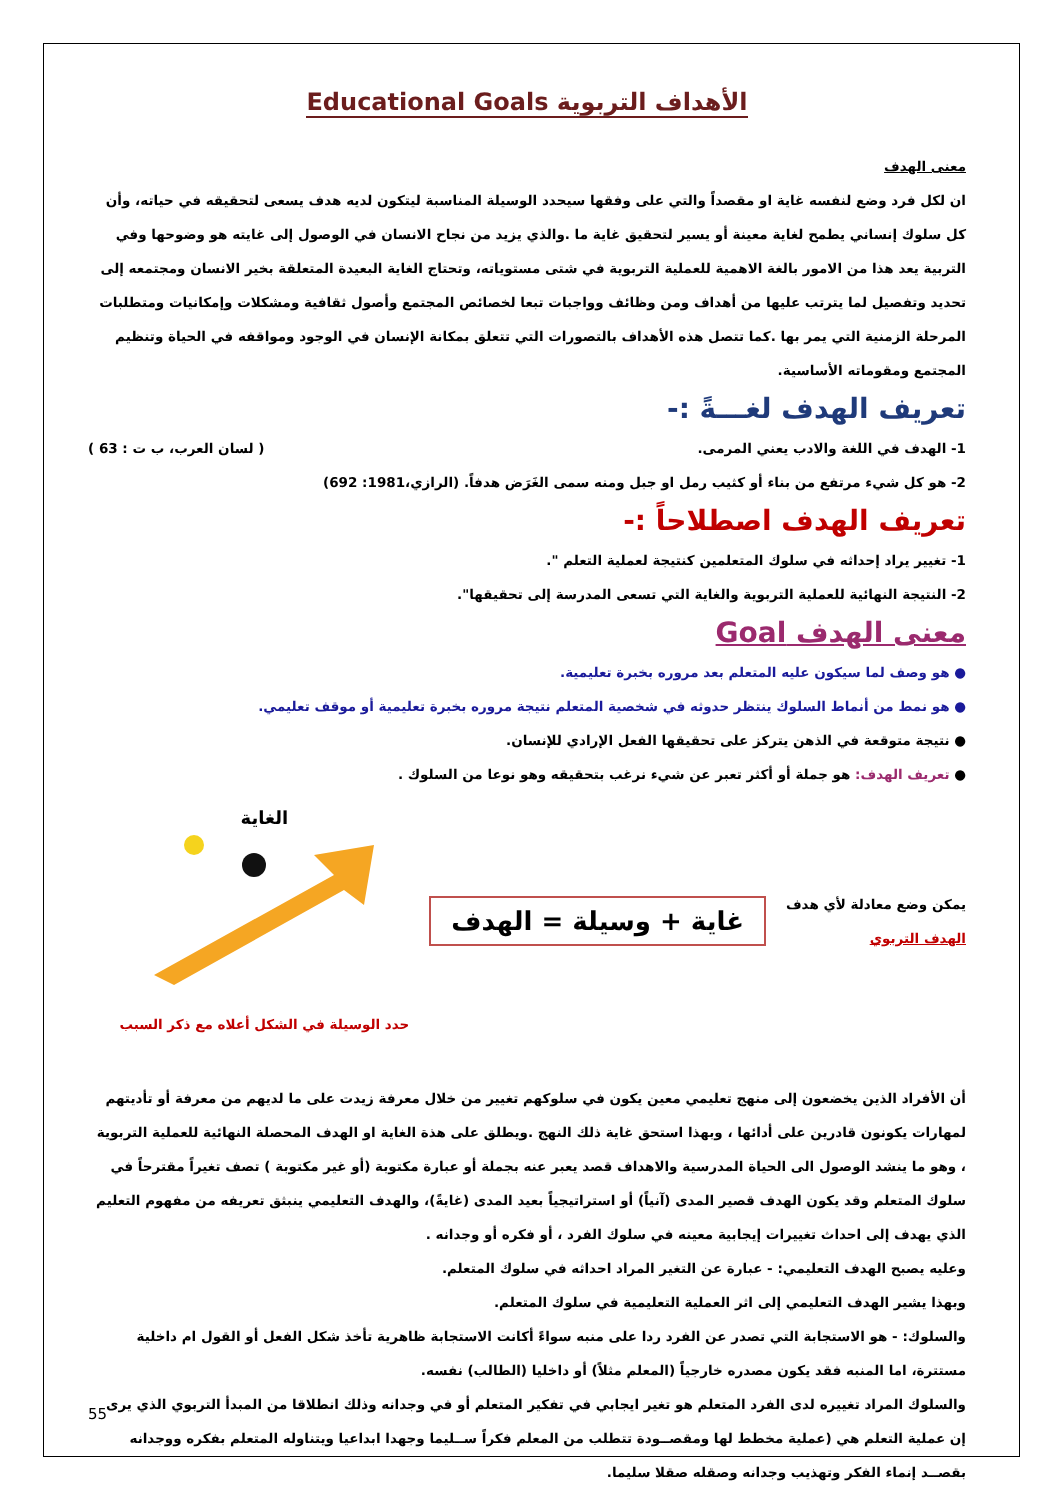الأهداف التربوية Educational Goals
معنى الهدف
ان لكل فرد وضع لنفسه غاية او مقصداً والتي على وفقها سيحدد الوسيلة المناسبة ليتكون لديه هدف يسعى لتحقيقه في حياته، وأن كل سلوك إنساني يطمح لغاية معينة أو يسير لتحقيق غاية ما .والذي يزيد من نجاح الانسان في الوصول إلى غايته هو وضوحها وفي التربية يعد هذا من الامور بالغة الاهمية للعملية التربوية في شتى مستوياته، وتحتاج الغاية البعيدة المتعلقة بخير الانسان ومجتمعه إلى تحديد وتفصيل لما يترتب عليها من أهداف ومن وظائف وواجبات تبعا لخصائص المجتمع وأصول ثقافية ومشكلات وإمكانيات ومتطلبات المرحلة الزمنية التي يمر بها .كما تتصل هذه الأهداف بالتصورات التي تتعلق بمكانة الإنسان في الوجود ومواقفه في الحياة وتنظيم المجتمع ومقوماته الأساسية.
تعريف الهدف لغـــةً :-
1- الهدف في اللغة والادب يعني المرمى. ( لسان العرب، ب ت : 63 )
2- هو كل شيء مرتفع من بناء أو كثيب رمل او جبل ومنه سمى الغَرَض هدفاً. (الرازي،1981: 692)
تعريف الهدف اصطلاحاً :-
1- تغيير يراد إحداثه في سلوك المتعلمين كنتيجة لعملية التعلم ".
2- النتيجة النهائية للعملية التربوية والغاية التي تسعى المدرسة إلى تحقيقها".
معنى الهدف Goal
● هو وصف لما سيكون عليه المتعلم بعد مروره بخبرة تعليمية.
● هو نمط من أنماط السلوك ينتظر حدوثه في شخصية المتعلم نتيجة مروره بخبرة تعليمية أو موقف تعليمي.
● نتيجة متوقعة في الذهن يتركز على تحقيقها الفعل الإرادي للإنسان.
● تعريف الهدف: هو جملة أو أكثر تعبر عن شيء نرغب بتحقيقه وهو نوعا من السلوك .
يمكن وضع معادلة لأي هدف
الهدف التربوي
غاية + وسيلة = الهدف
الغاية
حدد الوسيلة في الشكل أعلاه مع ذكر السبب
أن الأفراد الذين يخضعون إلى منهج تعليمي معين يكون في سلوكهم تغيير من خلال معرفة زيدت على ما لديهم من معرفة أو تأديتهم لمهارات يكونون قادرين على أدائها ، وبهذا استحق غاية ذلك النهج .ويطلق على هذة الغاية او الهدف المحصلة النهائية للعملية التربوية ، وهو ما ينشد الوصول الى الحياة المدرسية والاهداف قصد يعبر عنه بجملة أو عبارة مكتوبة (أو غير مكتوبة ) تصف تغيراً مقترحاً في سلوك المتعلم وقد يكون الهدف قصير المدى (آنياً) أو استراتيجياً بعيد المدى (غايةً)، والهدف التعليمي ينبثق تعريفه من مفهوم التعليم الذي يهدف إلى احداث تغييرات إيجابية معينه في سلوك الفرد ، أو فكره أو وجدانه .
وعليه يصبح الهدف التعليمي: - عبارة عن التغير المراد احداثه في سلوك المتعلم.
وبهذا يشير الهدف التعليمي إلى اثر العملية التعليمية في سلوك المتعلم.
والسلوك: - هو الاستجابة التي تصدر عن الفرد ردا على منبه سواءً أكانت الاستجابة ظاهرية تأخذ شكل الفعل أو القول ام داخلية مستترة، اما المنبه فقد يكون مصدره خارجياً (المعلم مثلاً) أو داخليا (الطالب) نفسه.
والسلوك المراد تغييره لدى الفرد المتعلم هو تغير ايجابي في تفكير المتعلم أو في وجدانه وذلك انطلاقا من المبدأ التربوي الذي يرى إن عملية التعلم هي (عملية مخطط لها ومقصــودة تتطلب من المعلم فكراً ســليما وجهدا ابداعيا ويتناوله المتعلم بفكره ووجدانه بقصــد إنماء الفكر وتهذيب وجدانه وصقله صقلا سليما.
55